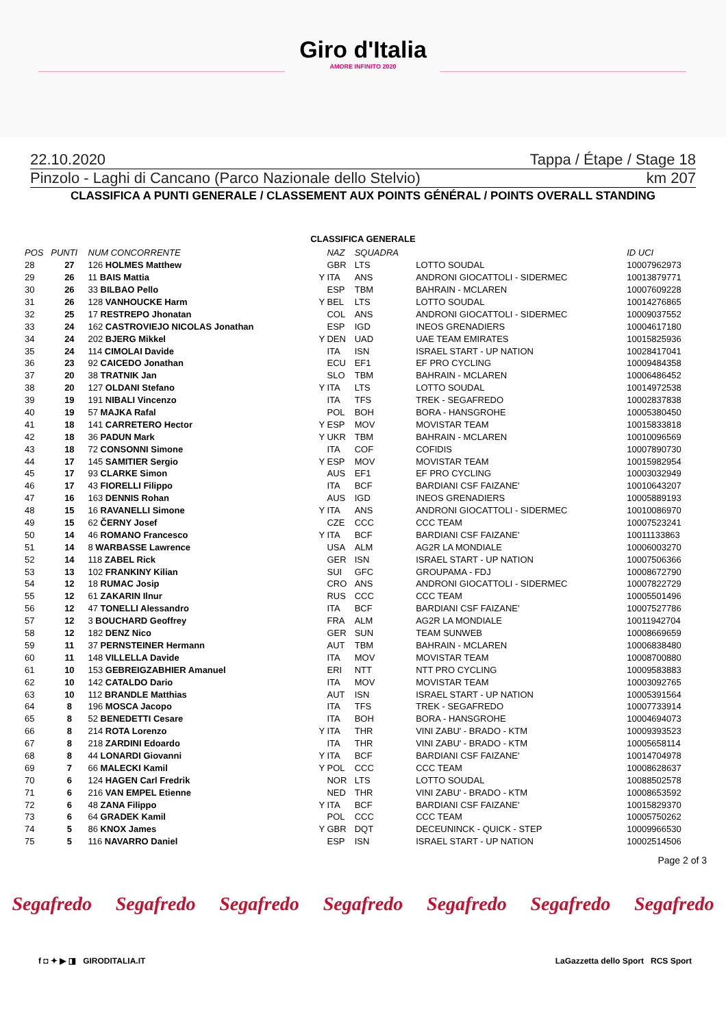Giro d'Italia
AMORE INFINITO 2020
22.10.2020 Tappa / Étape / Stage 18
Pinzolo - Laghi di Cancano (Parco Nazionale dello Stelvio) km 207
CLASSIFICA A PUNTI GENERALE / CLASSEMENT AUX POINTS GÉNÉRAL / POINTS OVERALL STANDING
CLASSIFICA GENERALE
| POS | PUNTI | NUM CONCORRENTE | | NAZ | SQUADRA | | ID UCI |
| --- | --- | --- | --- | --- | --- | --- | --- |
| 28 | 27 | 126 HOLMES Matthew | | GBR | LTS | LOTTO SOUDAL | 10007962973 |
| 29 | 26 | 11 BAIS Mattia | Y | ITA | ANS | ANDRONI GIOCATTOLI - SIDERMEC | 10013879771 |
| 30 | 26 | 33 BILBAO Pello | | ESP | TBM | BAHRAIN - MCLAREN | 10007609228 |
| 31 | 26 | 128 VANHOUCKE Harm | Y | BEL | LTS | LOTTO SOUDAL | 10014276865 |
| 32 | 25 | 17 RESTREPO Jhonatan | | COL | ANS | ANDRONI GIOCATTOLI - SIDERMEC | 10009037552 |
| 33 | 24 | 162 CASTROVIEJO NICOLAS Jonathan | | ESP | IGD | INEOS GRENADIERS | 10004617180 |
| 34 | 24 | 202 BJERG Mikkel | Y | DEN | UAD | UAE TEAM EMIRATES | 10015825936 |
| 35 | 24 | 114 CIMOLAI Davide | | ITA | ISN | ISRAEL START - UP NATION | 10028417041 |
| 36 | 23 | 92 CAICEDO Jonathan | | ECU | EF1 | EF PRO CYCLING | 10009484358 |
| 37 | 20 | 38 TRATNIK Jan | | SLO | TBM | BAHRAIN - MCLAREN | 10006486452 |
| 38 | 20 | 127 OLDANI Stefano | Y | ITA | LTS | LOTTO SOUDAL | 10014972538 |
| 39 | 19 | 191 NIBALI Vincenzo | | ITA | TFS | TREK - SEGAFREDO | 10002837838 |
| 40 | 19 | 57 MAJKA Rafal | | POL | BOH | BORA - HANSGROHE | 10005380450 |
| 41 | 18 | 141 CARRETERO Hector | Y | ESP | MOV | MOVISTAR TEAM | 10015833818 |
| 42 | 18 | 36 PADUN Mark | Y | UKR | TBM | BAHRAIN - MCLAREN | 10010096569 |
| 43 | 18 | 72 CONSONNI Simone | | ITA | COF | COFIDIS | 10007890730 |
| 44 | 17 | 145 SAMITIER Sergio | Y | ESP | MOV | MOVISTAR TEAM | 10015982954 |
| 45 | 17 | 93 CLARKE Simon | | AUS | EF1 | EF PRO CYCLING | 10003032949 |
| 46 | 17 | 43 FIORELLI Filippo | | ITA | BCF | BARDIANI CSF FAIZANE' | 10010643207 |
| 47 | 16 | 163 DENNIS Rohan | | AUS | IGD | INEOS GRENADIERS | 10005889193 |
| 48 | 15 | 16 RAVANELLI Simone | Y | ITA | ANS | ANDRONI GIOCATTOLI - SIDERMEC | 10010086970 |
| 49 | 15 | 62 ČERNY Josef | | CZE | CCC | CCC TEAM | 10007523241 |
| 50 | 14 | 46 ROMANO Francesco | Y | ITA | BCF | BARDIANI CSF FAIZANE' | 10011133863 |
| 51 | 14 | 8 WARBASSE Lawrence | | USA | ALM | AG2R LA MONDIALE | 10006003270 |
| 52 | 14 | 118 ZABEL Rick | | GER | ISN | ISRAEL START - UP NATION | 10007506366 |
| 53 | 13 | 102 FRANKINY Kilian | | SUI | GFC | GROUPAMA - FDJ | 10008672790 |
| 54 | 12 | 18 RUMAC Josip | | CRO | ANS | ANDRONI GIOCATTOLI - SIDERMEC | 10007822729 |
| 55 | 12 | 61 ZAKARIN Ilnur | | RUS | CCC | CCC TEAM | 10005501496 |
| 56 | 12 | 47 TONELLI Alessandro | | ITA | BCF | BARDIANI CSF FAIZANE' | 10007527786 |
| 57 | 12 | 3 BOUCHARD Geoffrey | | FRA | ALM | AG2R LA MONDIALE | 10011942704 |
| 58 | 12 | 182 DENZ Nico | | GER | SUN | TEAM SUNWEB | 10008669659 |
| 59 | 11 | 37 PERNSTEINER Hermann | | AUT | TBM | BAHRAIN - MCLAREN | 10006838480 |
| 60 | 11 | 148 VILLELLA Davide | | ITA | MOV | MOVISTAR TEAM | 10008700880 |
| 61 | 10 | 153 GEBREIGZABHIER Amanuel | | ERI | NTT | NTT PRO CYCLING | 10009583883 |
| 62 | 10 | 142 CATALDO Dario | | ITA | MOV | MOVISTAR TEAM | 10003092765 |
| 63 | 10 | 112 BRANDLE Matthias | | AUT | ISN | ISRAEL START - UP NATION | 10005391564 |
| 64 | 8 | 196 MOSCA Jacopo | | ITA | TFS | TREK - SEGAFREDO | 10007733914 |
| 65 | 8 | 52 BENEDETTI Cesare | | ITA | BOH | BORA - HANSGROHE | 10004694073 |
| 66 | 8 | 214 ROTA Lorenzo | Y | ITA | THR | VINI ZABU' - BRADO - KTM | 10009393523 |
| 67 | 8 | 218 ZARDINI Edoardo | | ITA | THR | VINI ZABU' - BRADO - KTM | 10005658114 |
| 68 | 8 | 44 LONARDI Giovanni | Y | ITA | BCF | BARDIANI CSF FAIZANE' | 10014704978 |
| 69 | 7 | 66 MALECKI Kamil | Y | POL | CCC | CCC TEAM | 10008628637 |
| 70 | 6 | 124 HAGEN Carl Fredrik | | NOR | LTS | LOTTO SOUDAL | 10088502578 |
| 71 | 6 | 216 VAN EMPEL Etienne | | NED | THR | VINI ZABU' - BRADO - KTM | 10008653592 |
| 72 | 6 | 48 ZANA Filippo | Y | ITA | BCF | BARDIANI CSF FAIZANE' | 10015829370 |
| 73 | 6 | 64 GRADEK Kamil | | POL | CCC | CCC TEAM | 10005750262 |
| 74 | 5 | 86 KNOX James | Y | GBR | DQT | DECEUNINCK - QUICK - STEP | 10009966530 |
| 75 | 5 | 116 NAVARRO Daniel | | ESP | ISN | ISRAEL START - UP NATION | 10002514506 |
Page 2 of 3
Segafredo Segafredo Segafredo Segafredo Segafredo Segafredo Segafredo
f ◘ ✦ ▶ ◨ GIRODITALIA.IT LaGazzetta dello Sport RCS Sport